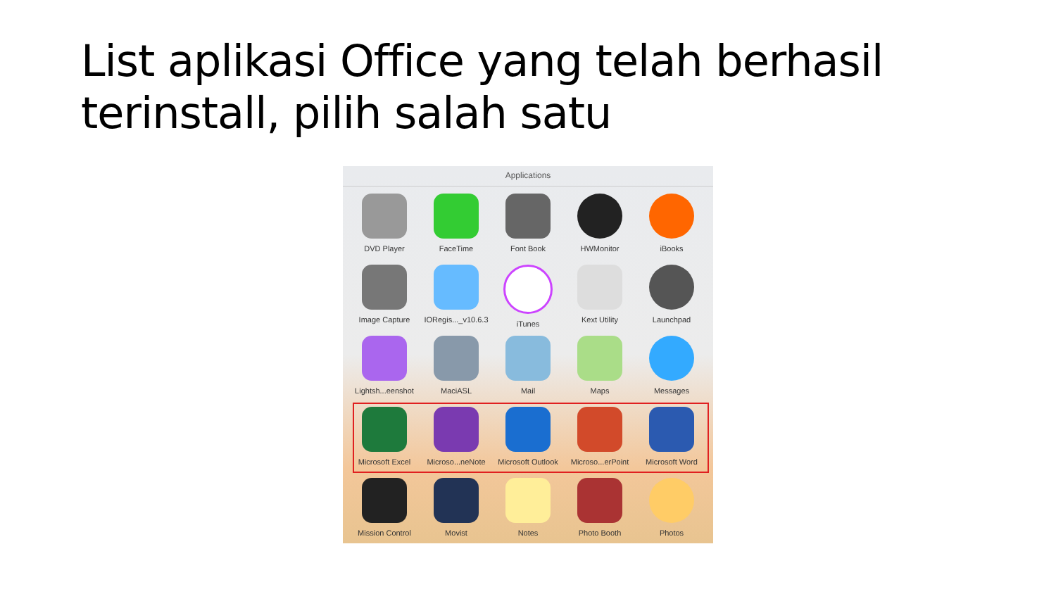List aplikasi Office yang telah berhasil terinstall, pilih salah satu
Applications
DVD Player
FaceTime
Font Book
HWMonitor
iBooks
Image Capture
IORegis..._v10.6.3
iTunes
Kext Utility
Launchpad
Lightsh...eenshot
MaciASL
Mail
Maps
Messages
Microsoft Excel
Microso...neNote
Microsoft Outlook
Microso...erPoint
Microsoft Word
Mission Control
Movist
Notes
Photo Booth
Photos